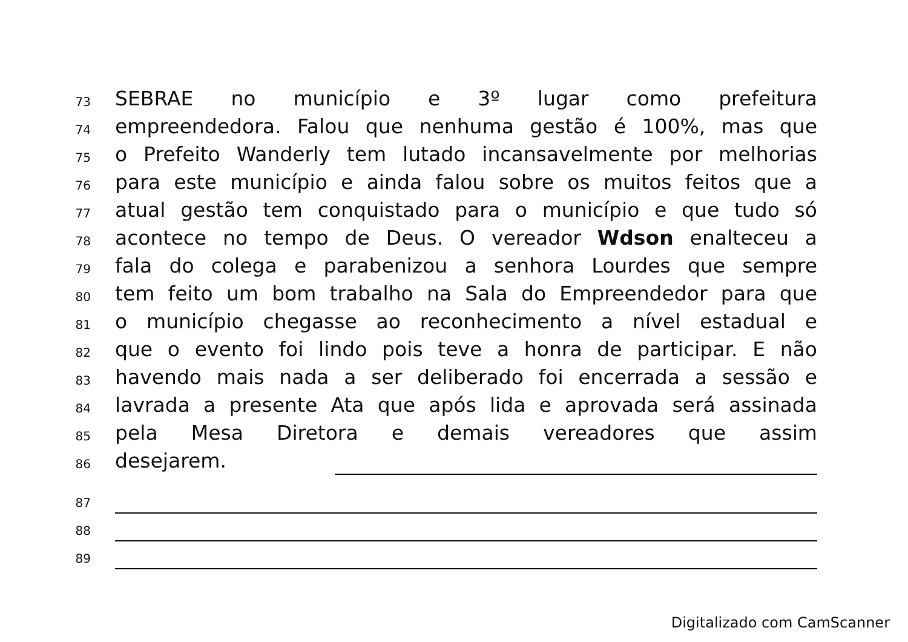73 SEBRAE no município e 3º lugar como prefeitura
74 empreendedora. Falou que nenhuma gestão é 100%, mas que
75 o Prefeito Wanderly tem lutado incansavelmente por melhorias
76 para este município e ainda falou sobre os muitos feitos que a
77 atual gestão tem conquistado para o município e que tudo só
78 acontece no tempo de Deus. O vereador Wdson enalteceu a
79 fala do colega e parabenizou a senhora Lourdes que sempre
80 tem feito um bom trabalho na Sala do Empreendedor para que
81 o município chegasse ao reconhecimento a nível estadual e
82 que o evento foi lindo pois teve a honra de participar. E não
83 havendo mais nada a ser deliberado foi encerrada a sessão e
84 lavrada a presente Ata que após lida e aprovada será assinada
85 pela Mesa Diretora e demais vereadores que assim
86 desejarem.
87
88
89
Digitalizado com CamScanner